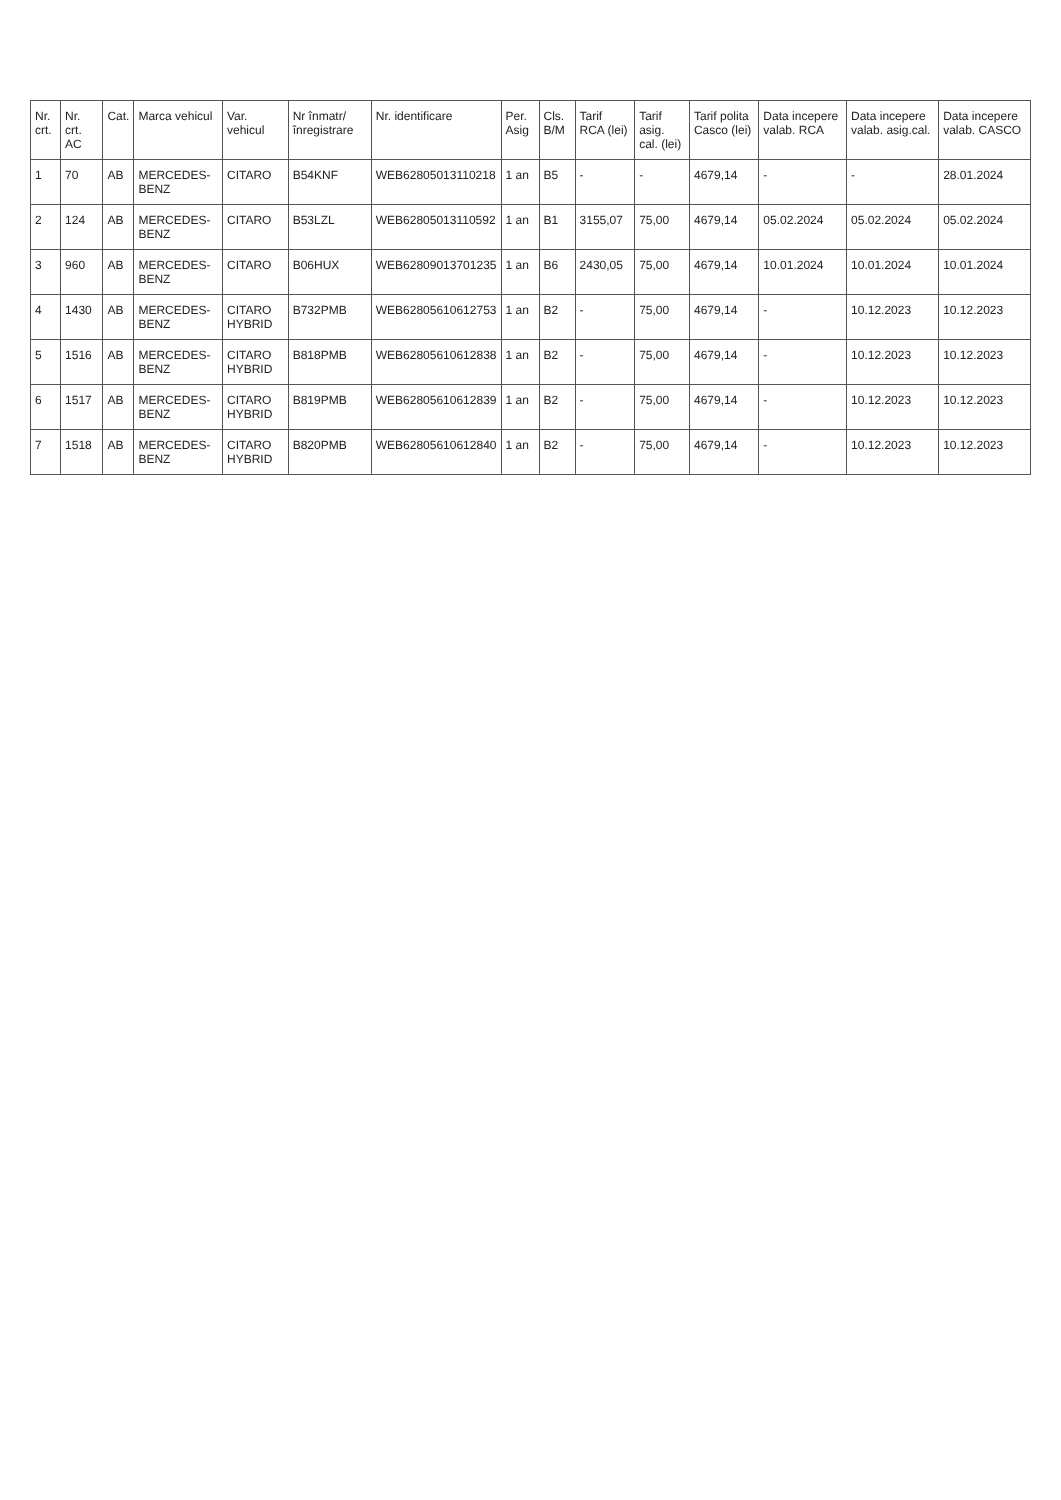| Nr. crt. | Nr. crt. AC | Cat. | Marca vehicul | Var. vehicul | Nr înmatr/ înregistrare | Nr. identificare | Per. Asig | Cls. B/M | Tarif RCA (lei) | Tarif asig. cal. (lei) | Tarif polita Casco (lei) | Data incepere valab. RCA | Data incepere valab. asig.cal. | Data incepere valab. CASCO |
| --- | --- | --- | --- | --- | --- | --- | --- | --- | --- | --- | --- | --- | --- | --- |
| 1 | 70 | AB | MERCEDES-BENZ | CITARO | B54KNF | WEB62805013110218 | 1 an | B5 | - | - | 4679,14 | - | - | 28.01.2024 |
| 2 | 124 | AB | MERCEDES-BENZ | CITARO | B53LZL | WEB62805013110592 | 1 an | B1 | 3155,07 | 75,00 | 4679,14 | 05.02.2024 | 05.02.2024 | 05.02.2024 |
| 3 | 960 | AB | MERCEDES-BENZ | CITARO | B06HUX | WEB62809013701235 | 1 an | B6 | 2430,05 | 75,00 | 4679,14 | 10.01.2024 | 10.01.2024 | 10.01.2024 |
| 4 | 1430 | AB | MERCEDES-BENZ | CITARO HYBRID | B732PMB | WEB62805610612753 | 1 an | B2 | - | 75,00 | 4679,14 | - | 10.12.2023 | 10.12.2023 |
| 5 | 1516 | AB | MERCEDES-BENZ | CITARO HYBRID | B818PMB | WEB62805610612838 | 1 an | B2 | - | 75,00 | 4679,14 | - | 10.12.2023 | 10.12.2023 |
| 6 | 1517 | AB | MERCEDES-BENZ | CITARO HYBRID | B819PMB | WEB62805610612839 | 1 an | B2 | - | 75,00 | 4679,14 | - | 10.12.2023 | 10.12.2023 |
| 7 | 1518 | AB | MERCEDES-BENZ | CITARO HYBRID | B820PMB | WEB62805610612840 | 1 an | B2 | - | 75,00 | 4679,14 | - | 10.12.2023 | 10.12.2023 |